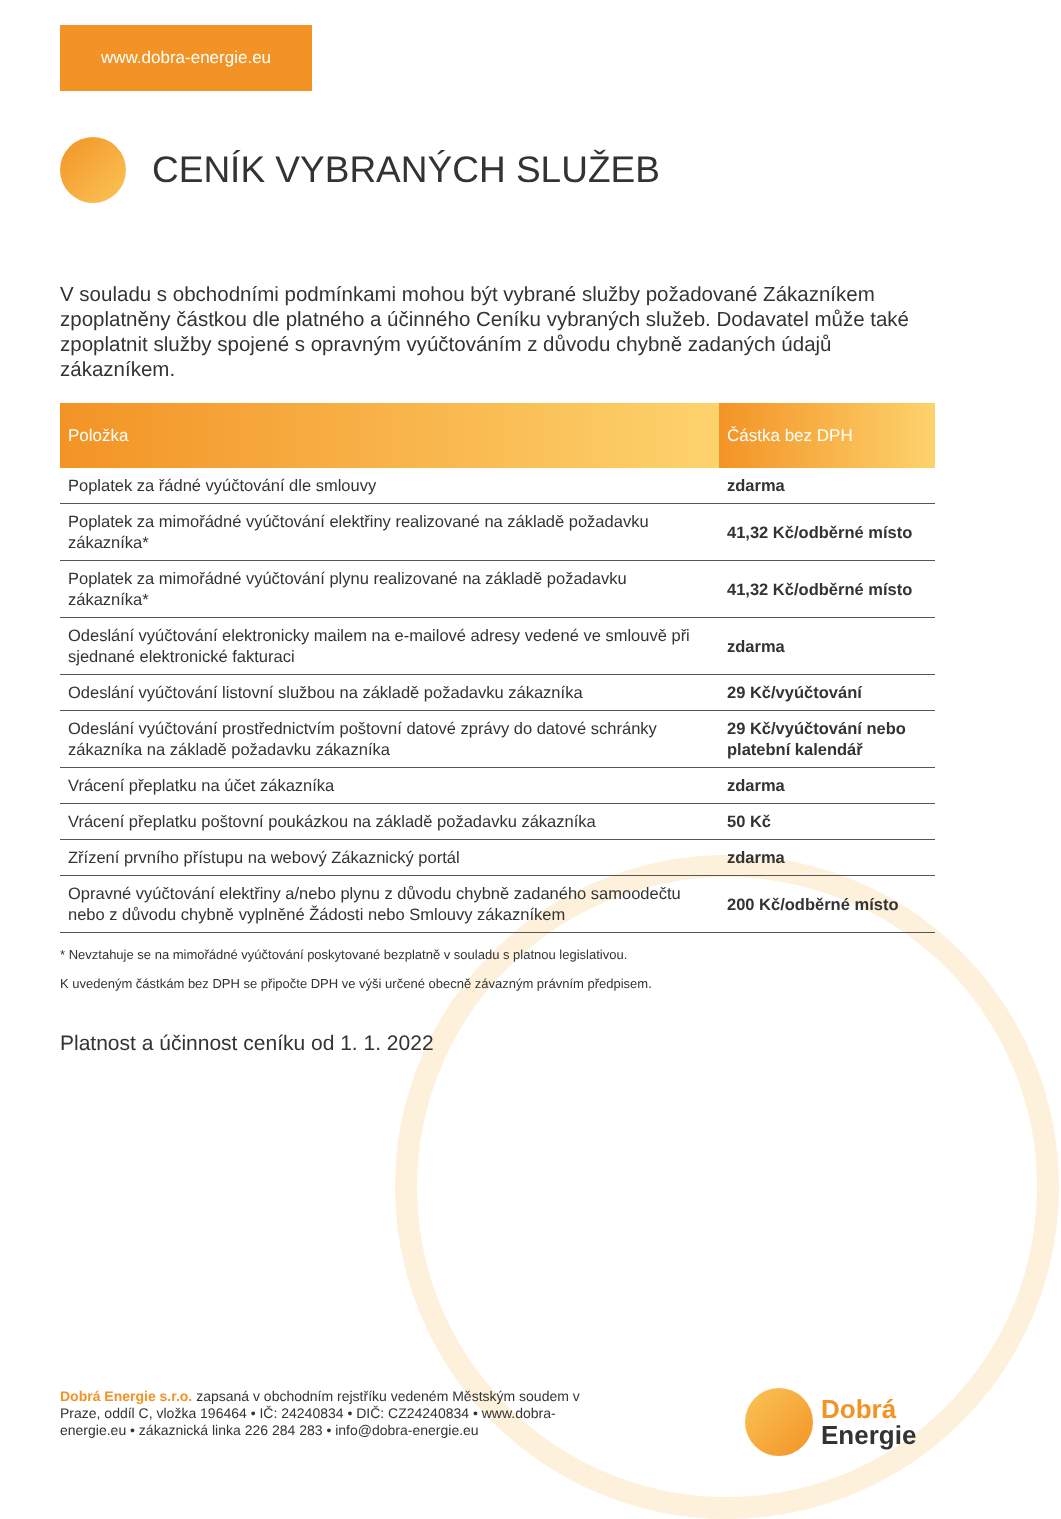www.dobra-energie.eu
CENÍK VYBRANÝCH SLUŽEB
V souladu s obchodními podmínkami mohou být vybrané služby požadované Zákazníkem zpoplatněny částkou dle platného a účinného Ceníku vybraných služeb. Dodavatel může také zpoplatnit služby spojené s opravným vyúčtováním z důvodu chybně zadaných údajů zákazníkem.
| Položka | Částka bez DPH |
| --- | --- |
| Poplatek za řádné vyúčtování dle smlouvy | zdarma |
| Poplatek za mimořádné vyúčtování elektřiny realizované na základě požadavku zákazníka* | 41,32 Kč/odběrné místo |
| Poplatek za mimořádné vyúčtování plynu realizované na základě požadavku zákazníka* | 41,32 Kč/odběrné místo |
| Odeslání vyúčtování elektronicky mailem na e-mailové adresy vedené ve smlouvě při sjednané elektronické fakturaci | zdarma |
| Odeslání vyúčtování listovní službou na základě požadavku zákazníka | 29 Kč/vyúčtování |
| Odeslání vyúčtování prostřednictvím poštovní datové zprávy do datové schránky zákazníka na základě požadavku zákazníka | 29 Kč/vyúčtování nebo platební kalendář |
| Vrácení přeplatku na účet zákazníka | zdarma |
| Vrácení přeplatku poštovní poukázkou na základě požadavku zákazníka | 50 Kč |
| Zřízení prvního přístupu na webový Zákaznický portál | zdarma |
| Opravné vyúčtování elektřiny a/nebo plynu z důvodu chybně zadaného samoodečtu nebo z důvodu chybně vyplněné Žádosti nebo Smlouvy zákazníkem | 200 Kč/odběrné místo |
* Nevztahuje se na mimořádné vyúčtování poskytované bezplatně v souladu s platnou legislativou.
K uvedeným částkám bez DPH se připočte DPH ve výši určené obecně závazným právním předpisem.
Platnost a účinnost ceníku od 1. 1. 2022
Dobrá Energie s.r.o. zapsaná v obchodním rejstříku vedeném Městským soudem v Praze, oddíl C, vložka 196464 • IČ: 24240834 • DIČ: CZ24240834 • www.dobra-energie.eu • zákaznická linka 226 284 283 • info@dobra-energie.eu
Dobrá
Energie